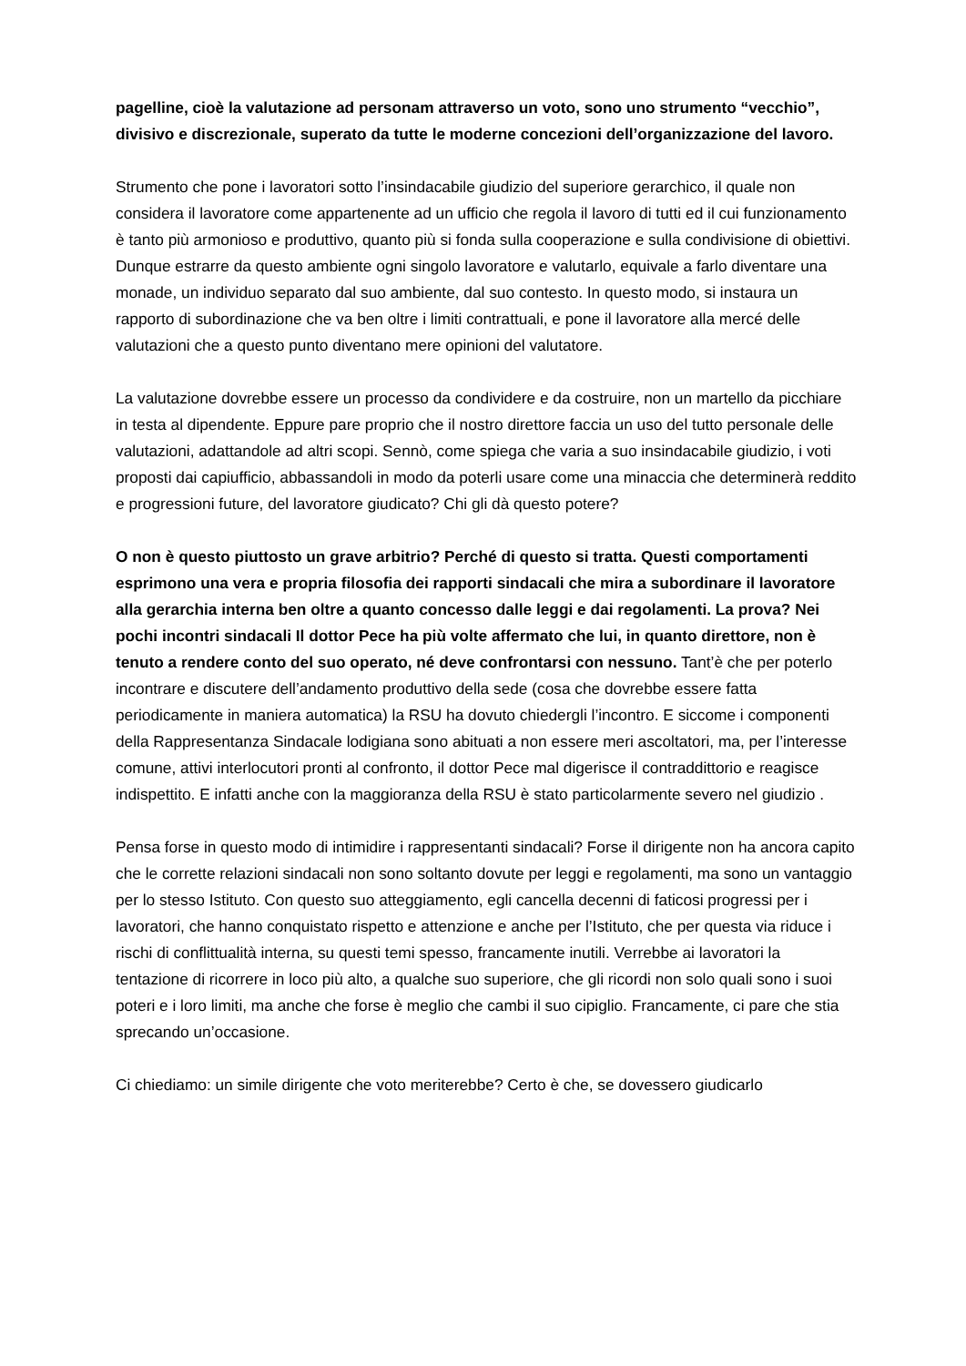pagelline, cioè la valutazione ad personam attraverso un voto, sono uno strumento “vecchio”, divisivo e discrezionale, superato da tutte le moderne concezioni dell’organizzazione del lavoro.
Strumento che pone i lavoratori sotto l’insindacabile giudizio del superiore gerarchico, il quale non considera il lavoratore come appartenente ad un ufficio che regola il lavoro di tutti ed il cui funzionamento è tanto più armonioso e produttivo, quanto più si fonda sulla cooperazione e sulla condivisione di obiettivi. Dunque estrarre da questo ambiente ogni singolo lavoratore e valutarlo, equivale a farlo diventare una monade, un individuo separato dal suo ambiente, dal suo contesto. In questo modo, si instaura un rapporto di subordinazione che va ben oltre i limiti contrattuali, e pone il lavoratore alla mercé delle valutazioni che a questo punto diventano mere opinioni del valutatore.
La valutazione dovrebbe essere un processo da condividere e da costruire, non un martello da picchiare in testa al dipendente. Eppure pare proprio che il nostro direttore faccia un uso del tutto personale delle valutazioni, adattandole ad altri scopi. Sennò, come spiega che varia a suo insindacabile giudizio, i voti proposti dai capiufficio, abbassandoli in modo da poterli usare come una minaccia che determinerà reddito e progressioni future, del lavoratore giudicato? Chi gli dà questo potere?
O non è questo piuttosto un grave arbitrio? Perché di questo si tratta. Questi comportamenti esprimono una vera e propria filosofia dei rapporti sindacali che mira a subordinare il lavoratore alla gerarchia interna ben oltre a quanto concesso dalle leggi e dai regolamenti. La prova? Nei pochi incontri sindacali Il dottor Pece ha più volte affermato che lui, in quanto direttore, non è tenuto a rendere conto del suo operato, né deve confrontarsi con nessuno. Tant’è che per poterlo incontrare e discutere dell’andamento produttivo della sede (cosa che dovrebbe essere fatta periodicamente in maniera automatica) la RSU ha dovuto chiedergli l’incontro. E siccome i componenti della Rappresentanza Sindacale lodigiana sono abituati a non essere meri ascoltatori, ma, per l’interesse comune, attivi interlocutori pronti al confronto, il dottor Pece mal digerisce il contraddittorio e reagisce indispettito. E infatti anche con la maggioranza della RSU è stato particolarmente severo nel giudizio .
Pensa forse in questo modo di intimidire i rappresentanti sindacali? Forse il dirigente non ha ancora capito che le corrette relazioni sindacali non sono soltanto dovute per leggi e regolamenti, ma sono un vantaggio per lo stesso Istituto. Con questo suo atteggiamento, egli cancella decenni di faticosi progressi per i lavoratori, che hanno conquistato rispetto e attenzione e anche per l’Istituto, che per questa via riduce i rischi di conflittualità interna, su questi temi spesso, francamente inutili. Verrebbe ai lavoratori la tentazione di ricorrere in loco più alto, a qualche suo superiore, che gli ricordi non solo quali sono i suoi poteri e i loro limiti, ma anche che forse è meglio che cambi il suo cipiglio. Francamente, ci pare che stia sprecando un’occasione.
Ci chiediamo: un simile dirigente che voto meriterebbe? Certo è che, se dovessero giudicarlo